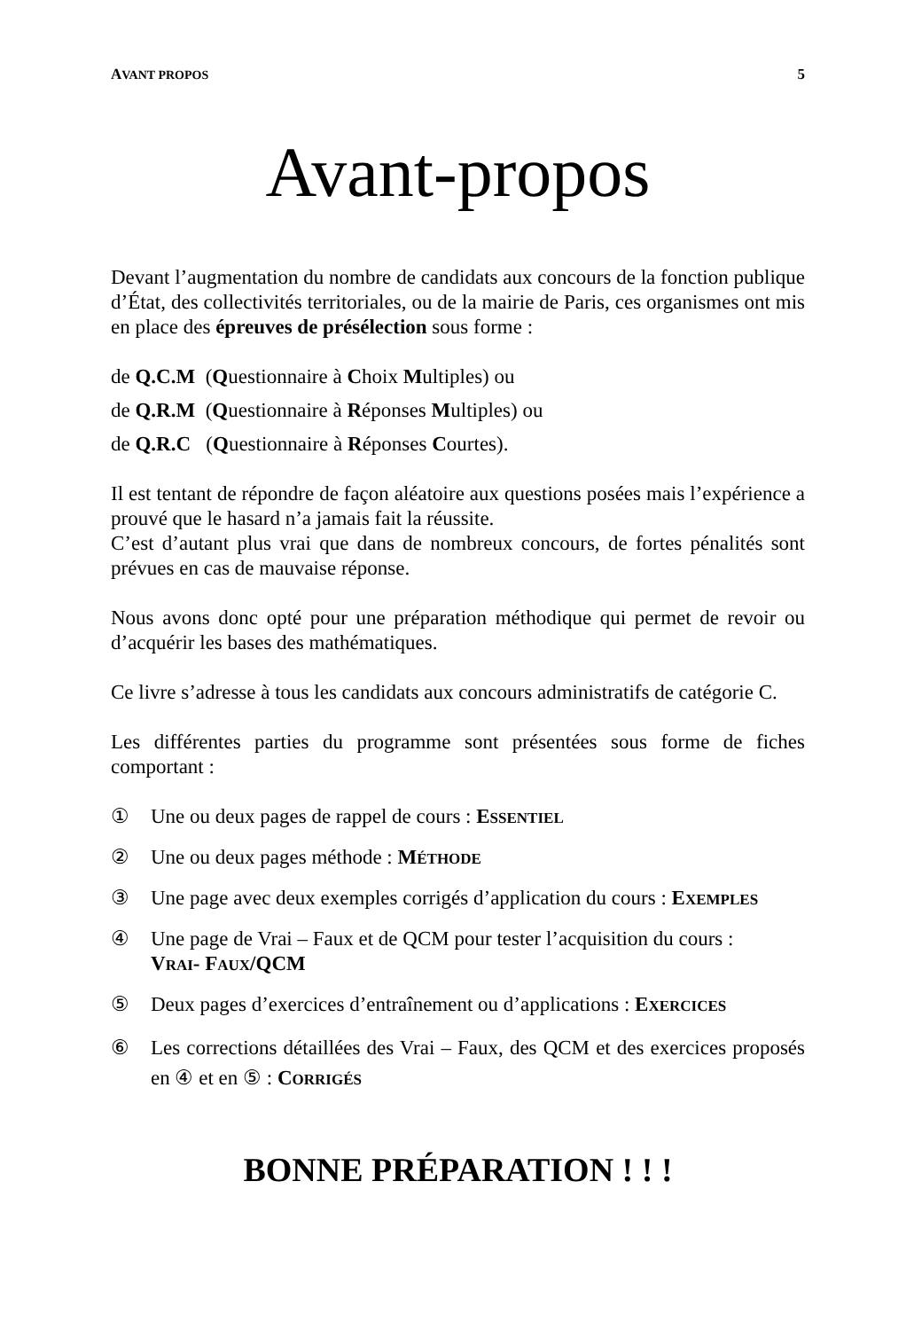AVANT PROPOS 5
Avant-propos
Devant l’augmentation du nombre de candidats aux concours de la fonction publique d’État, des collectivités territoriales, ou de la mairie de Paris, ces organismes ont mis en place des épreuves de présélection sous forme :
de Q.C.M (Questionnaire à Choix Multiples) ou
de Q.R.M (Questionnaire à Réponses Multiples) ou
de Q.R.C (Questionnaire à Réponses Courtes).
Il est tentant de répondre de façon aléatoire aux questions posées mais l’expérience a prouvé que le hasard n’a jamais fait la réussite.
C’est d’autant plus vrai que dans de nombreux concours, de fortes pénalités sont prévues en cas de mauvaise réponse.
Nous avons donc opté pour une préparation méthodique qui permet de revoir ou d’acquérir les bases des mathématiques.
Ce livre s’adresse à tous les candidats aux concours administratifs de catégorie C.
Les différentes parties du programme sont présentées sous forme de fiches comportant :
① Une ou deux pages de rappel de cours : ESSENTIEL
② Une ou deux pages méthode : MÉTHODE
③ Une page avec deux exemples corrigés d’application du cours : EXEMPLES
④ Une page de Vrai – Faux et de QCM pour tester l’acquisition du cours :
VRAI- FAUX/QCM
⑤ Deux pages d’exercices d’entraînement ou d’applications : EXERCICES
⑥ Les corrections détaillées des Vrai – Faux, des QCM et des exercices proposés en ④ et en ⑤ : CORRIGÉS
BONNE PRÉPARATION ! ! !